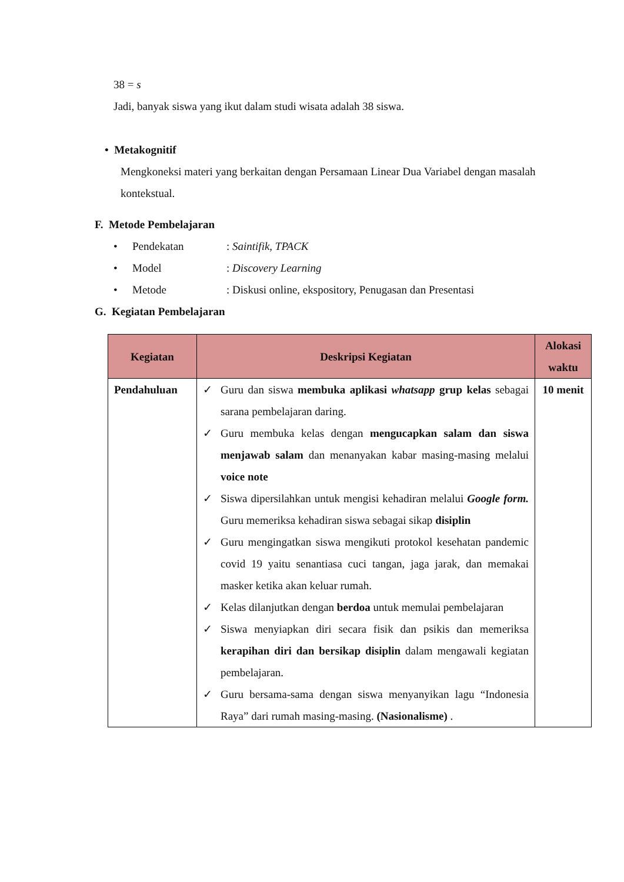38 = s
Jadi, banyak siswa yang ikut dalam studi wisata adalah 38 siswa.
• Metakognitif
Mengkoneksi materi yang berkaitan dengan Persamaan Linear Dua Variabel dengan masalah kontekstual.
F. Metode Pembelajaran
• Pendekatan: Saintifik, TPACK
• Model: Discovery Learning
• Metode: Diskusi online, ekspository, Penugasan dan Presentasi
G. Kegiatan Pembelajaran
| Kegiatan | Deskripsi Kegiatan | Alokasi waktu |
| --- | --- | --- |
| Pendahuluan | ✓ Guru dan siswa membuka aplikasi whatsapp grup kelas sebagai sarana pembelajaran daring. ✓ Guru membuka kelas dengan mengucapkan salam dan siswa menjawab salam dan menanyakan kabar masing-masing melalui voice note ✓ Siswa dipersilahkan untuk mengisi kehadiran melalui Google form. Guru memeriksa kehadiran siswa sebagai sikap disiplin ✓ Guru mengingatkan siswa mengikuti protokol kesehatan pandemic covid 19 yaitu senantiasa cuci tangan, jaga jarak, dan memakai masker ketika akan keluar rumah. ✓ Kelas dilanjutkan dengan berdoa untuk memulai pembelajaran ✓ Siswa menyiapkan diri secara fisik dan psikis dan memeriksa kerapihan diri dan bersikap disiplin dalam mengawali kegiatan pembelajaran. ✓ Guru bersama-sama dengan siswa menyanyikan lagu “Indonesia Raya” dari rumah masing-masing. (Nasionalisme) . | 10 menit |